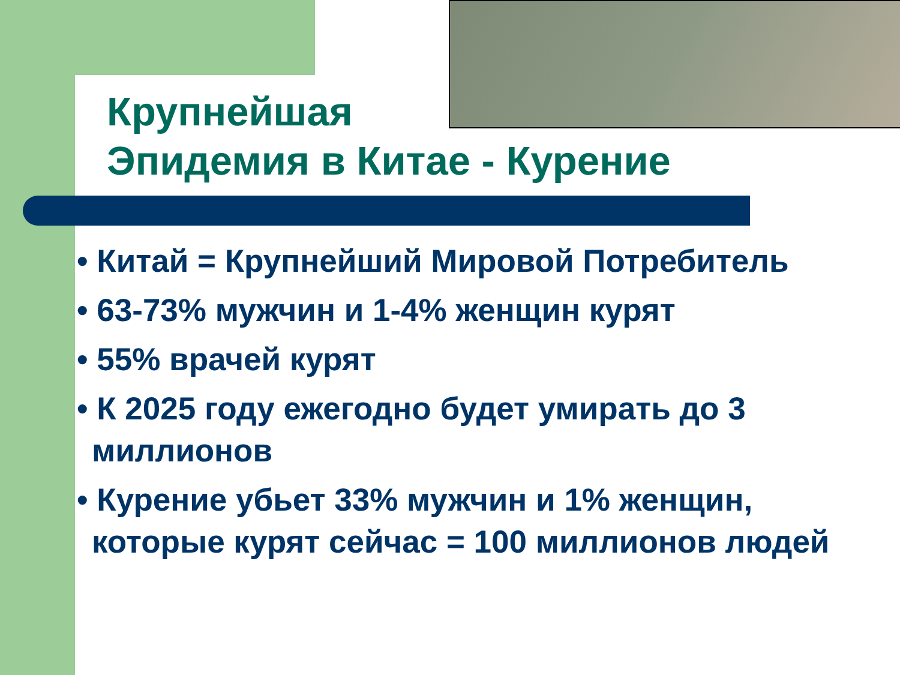Крупнейшая
Эпидемия в Китае - Курение
• Китай = Крупнейший Мировой Потребитель
• 63-73% мужчин и 1-4% женщин курят
• 55% врачей курят
• К 2025 году ежегодно будет умирать до 3 миллионов
• Курение убьет 33% мужчин и 1% женщин, которые курят сейчас = 100 миллионов людей